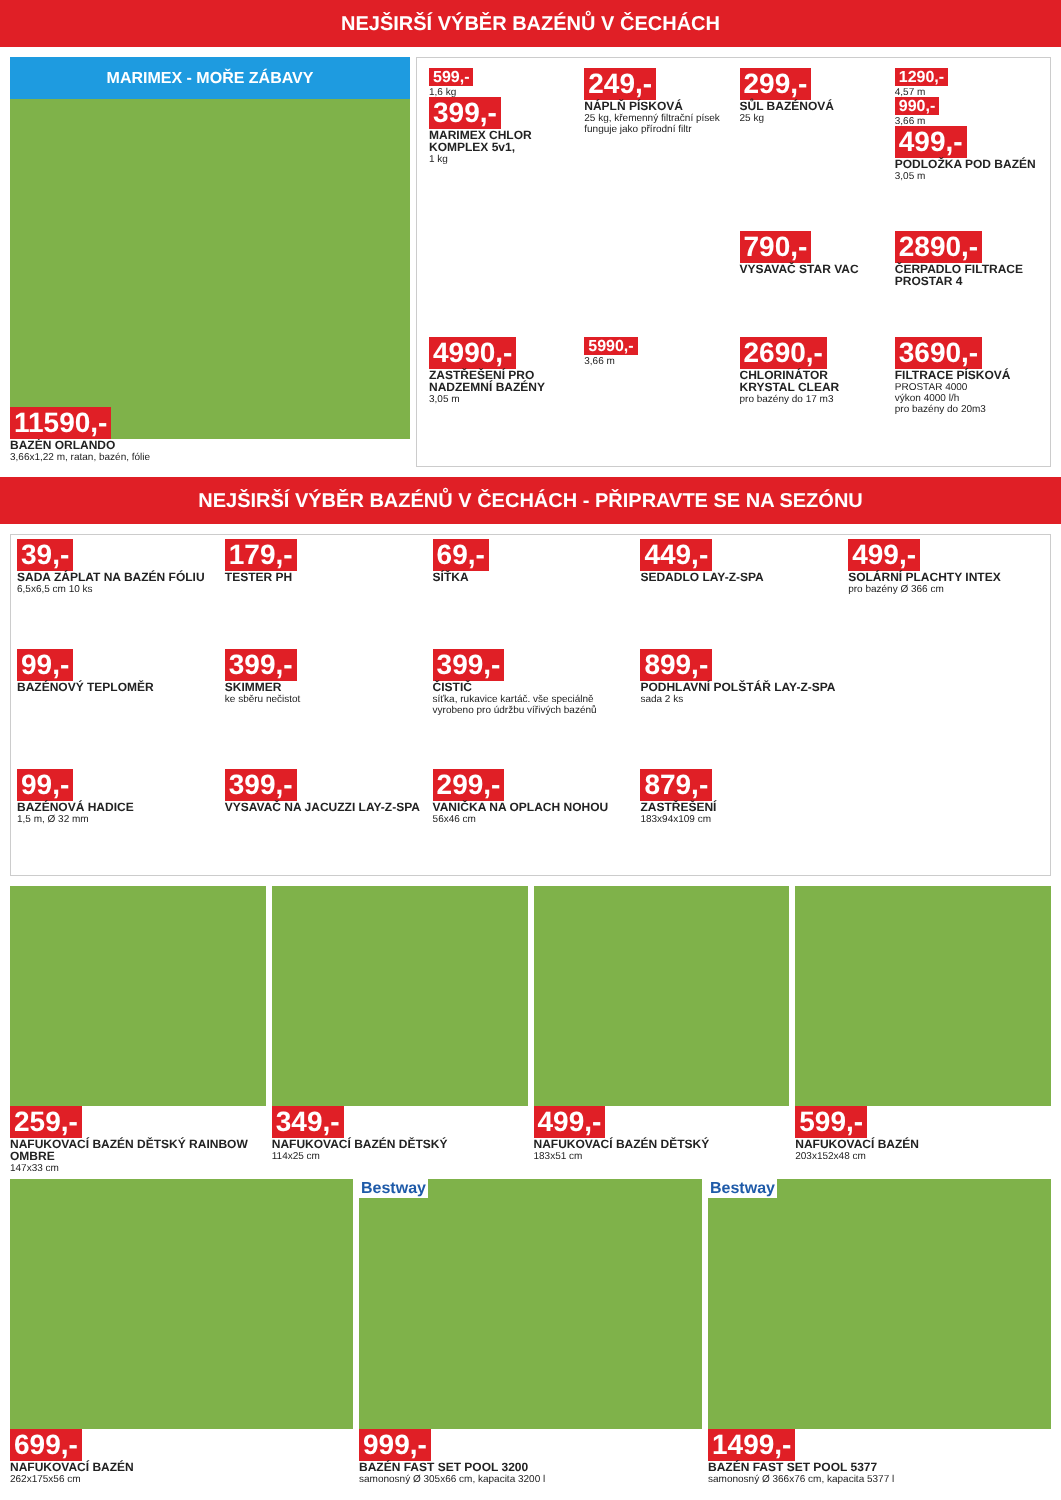NEJŠIRŠÍ VÝBĚR BAZÉNŮ V ČECHÁCH
MARIMEX - MOŘE ZÁBAVY
11590,-
BAZÉN ORLANDO
3,66x1,22 m, ratan, bazén, fólie
599,-
1,6 kg
399,-
MARIMEX CHLOR KOMPLEX 5v1,
1 kg
249,-
NÁPLŇ PÍSKOVÁ
25 kg, křemenný filtrační písek funguje jako přírodní filtr
299,-
SŮL BAZÉNOVÁ
25 kg
1290,-
4,57 m
990,-
3,66 m
499,-
PODLOŽKA POD BAZÉN
3,05 m
790,-
VYSAVAČ STAR VAC
2890,-
ČERPADLO FILTRACE PROSTAR 4
4990,-
ZASTŘEŠENÍ PRO NADZEMNÍ BAZÉNY
3,05 m
5990,-
3,66 m
2690,-
CHLORINÁTOR KRYSTAL CLEAR
pro bazény do 17 m3
3690,-
FILTRACE PÍSKOVÁ
PROSTAR 4000
výkon 4000 l/h
pro bazény do 20m3
NEJŠIRŠÍ VÝBĚR BAZÉNŮ V ČECHÁCH - PŘIPRAVTE SE NA SEZÓNU
39,-
SADA ZÁPLAT NA BAZÉN FÓLIU
6,5x6,5 cm 10 ks
179,-
TESTER PH
69,-
SÍŤKA
449,-
SEDADLO LAY-Z-SPA
499,-
SOLÁRNÍ PLACHTY INTEX
pro bazény Ø 366 cm
99,-
BAZÉNOVÝ TEPLOMĚR
399,-
SKIMMER
ke sběru nečistot
399,-
ČISTIČ
síťka, rukavice kartáč. vše speciálně vyrobeno pro údržbu vířivých bazénů
899,-
PODHLAVNÍ POLŠTÁŘ LAY-Z-SPA
sada 2 ks
99,-
BAZÉNOVÁ HADICE
1,5 m, Ø 32 mm
399,-
VYSAVAČ NA JACUZZI LAY-Z-SPA
299,-
VANIČKA NA OPLACH NOHOU
56x46 cm
879,-
ZASTŘEŠENÍ
183x94x109 cm
259,-
NAFUKOVACÍ BAZÉN DĚTSKÝ RAINBOW OMBRE
147x33 cm
349,-
NAFUKOVACÍ BAZÉN DĚTSKÝ
114x25 cm
499,-
NAFUKOVACÍ BAZÉN DĚTSKÝ
183x51 cm
599,-
NAFUKOVACÍ BAZÉN
203x152x48 cm
699,-
NAFUKOVACÍ BAZÉN
262x175x56 cm
Bestway
999,-
BAZÉN FAST SET POOL 3200
samonosný Ø 305x66 cm, kapacita 3200 l
Bestway
1499,-
BAZÉN FAST SET POOL 5377
samonosný Ø 366x76 cm, kapacita 5377 l